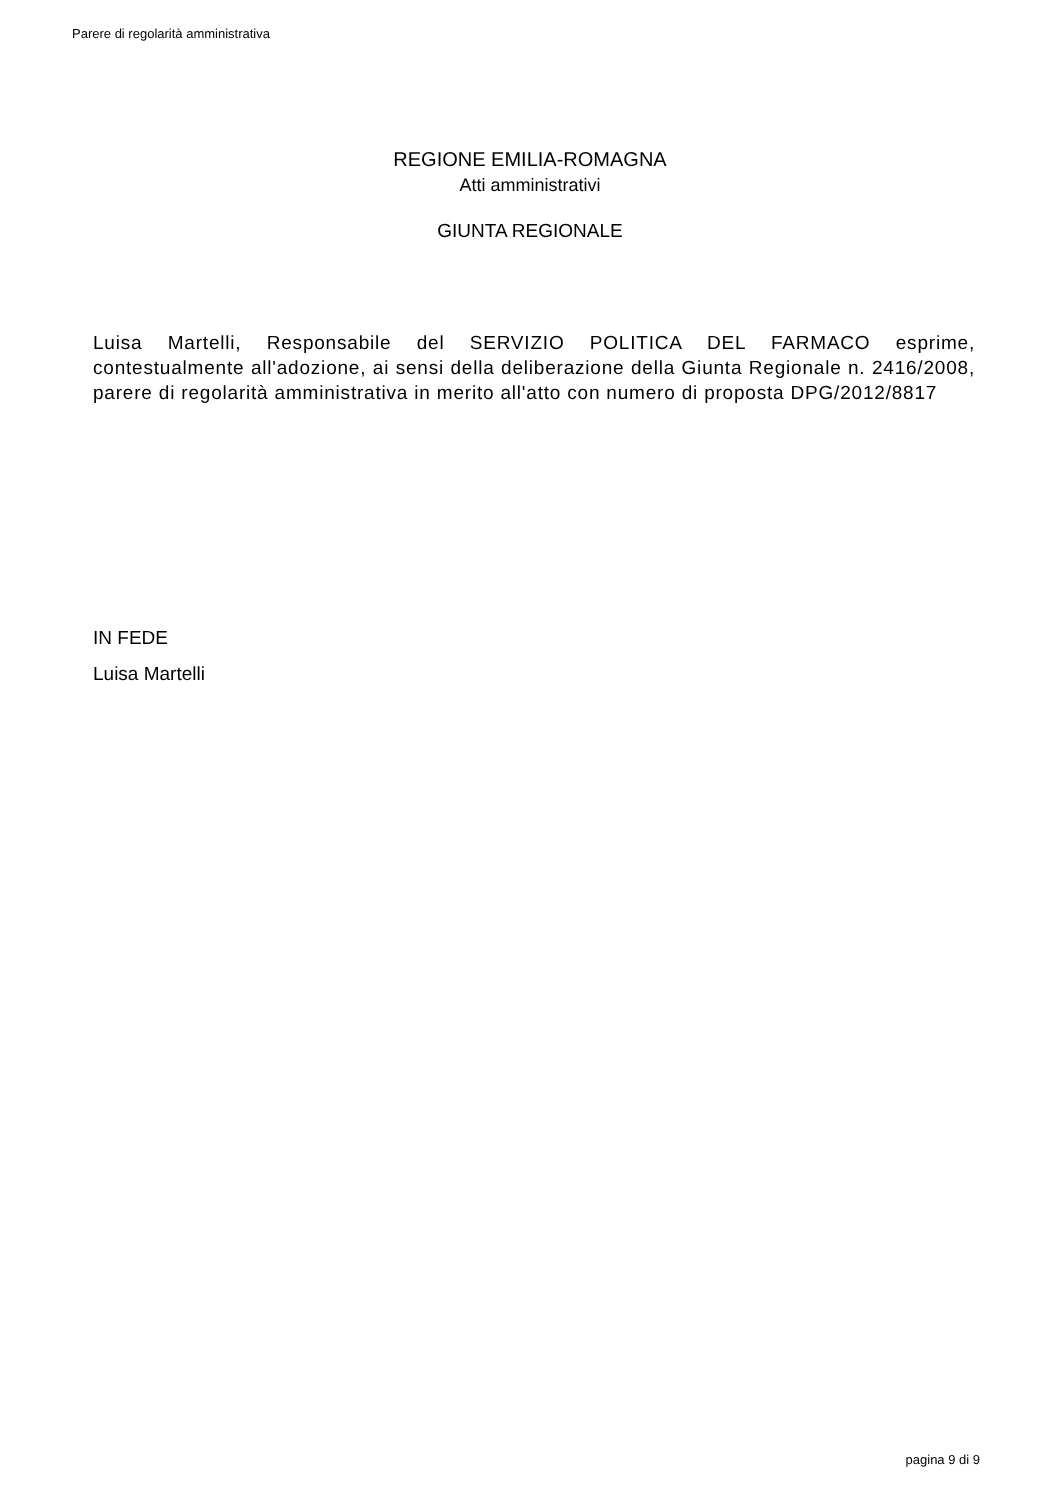Parere di regolarità amministrativa
REGIONE EMILIA-ROMAGNA
Atti amministrativi
GIUNTA REGIONALE
Luisa Martelli, Responsabile del SERVIZIO POLITICA DEL FARMACO esprime, contestualmente all'adozione, ai sensi della deliberazione della Giunta Regionale n. 2416/2008, parere di regolarità amministrativa in merito all'atto con numero di proposta DPG/2012/8817
IN FEDE
Luisa Martelli
pagina 9 di 9